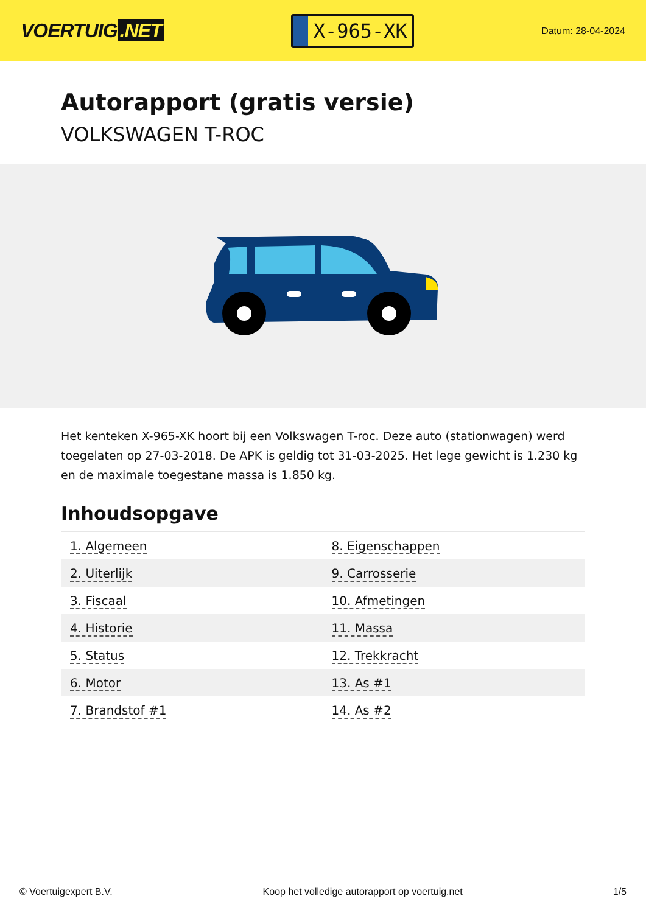VOERTUIG.NET
X-965-XK
Datum: 28-04-2024
Autorapport (gratis versie)
VOLKSWAGEN T-ROC
Het kenteken X-965-XK hoort bij een Volkswagen T-roc. Deze auto (stationwagen) werd toegelaten op 27-03-2018. De APK is geldig tot 31-03-2025. Het lege gewicht is 1.230 kg en de maximale toegestane massa is 1.850 kg.
Inhoudsopgave
| 1. Algemeen | 8. Eigenschappen |
| 2. Uiterlijk | 9. Carrosserie |
| 3. Fiscaal | 10. Afmetingen |
| 4. Historie | 11. Massa |
| 5. Status | 12. Trekkracht |
| 6. Motor | 13. As #1 |
| 7. Brandstof #1 | 14. As #2 |
© Voertuigexpert B.V. Koop het volledige autorapport op voertuig.net 1/5